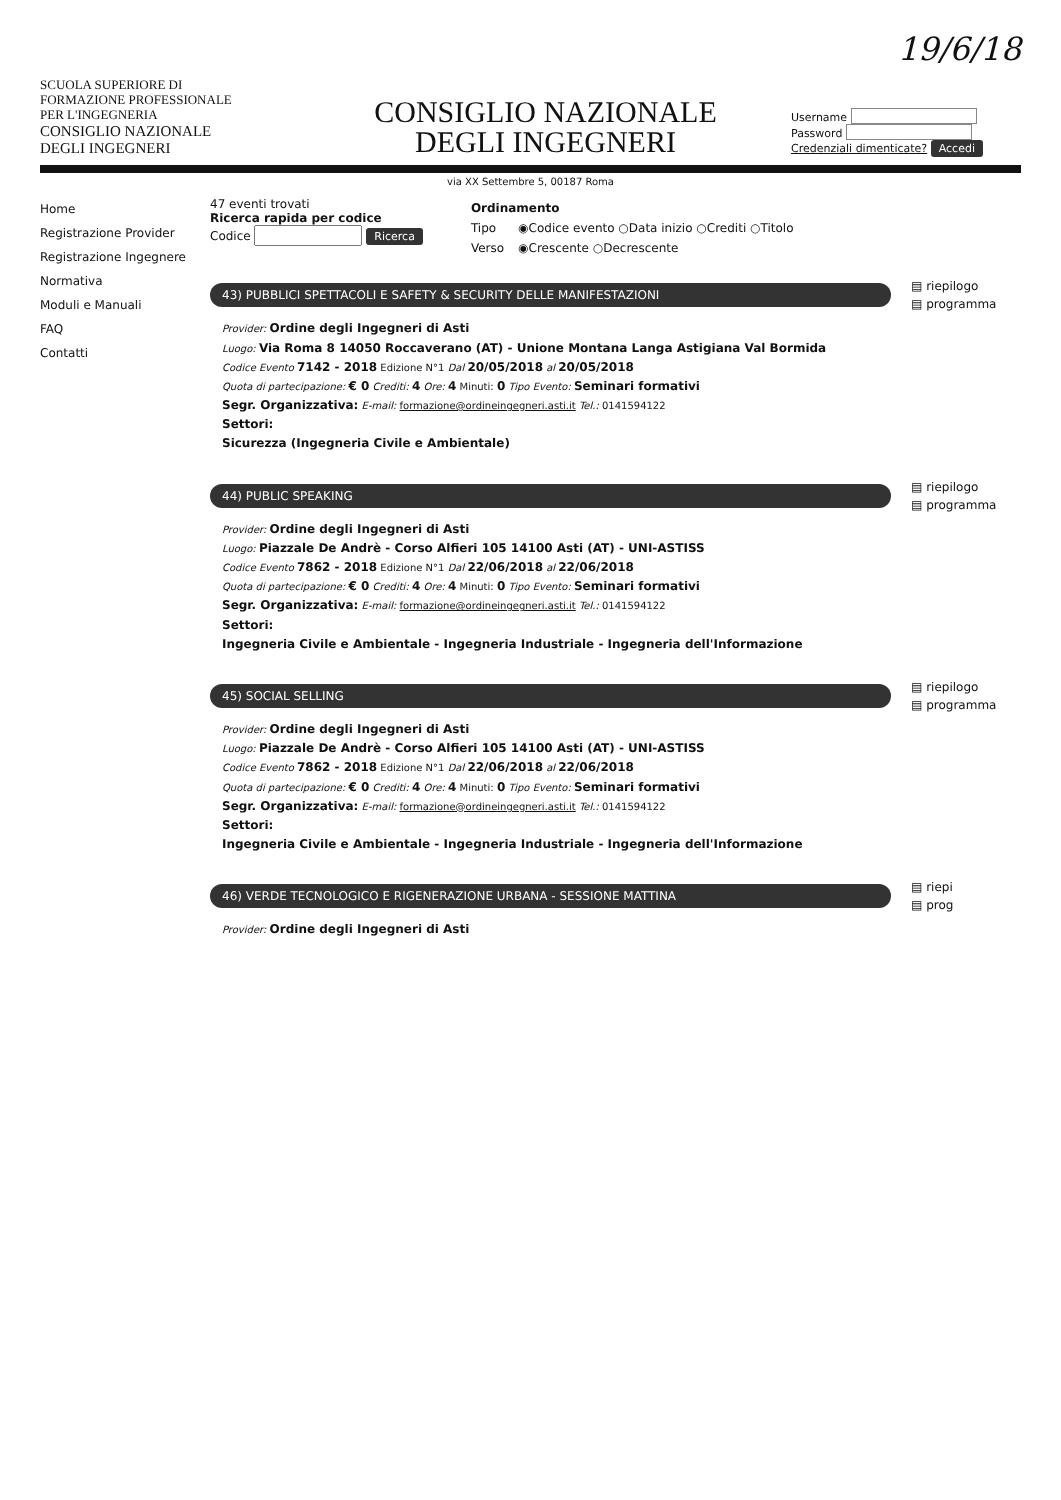19/6/18
SCUOLA SUPERIORE DI
FORMAZIONE PROFESSIONALE
PER L'INGEGNERIA
CONSIGLIO NAZIONALE
DEGLI INGEGNERI
CONSIGLIO NAZIONALE
DEGLI INGEGNERI
Username
Password
Credenziali dimenticate? Accedi
via XX Settembre 5, 00187 Roma
Home
Registrazione Provider
Registrazione Ingegnere
Normativa
Moduli e Manuali
FAQ
Contatti
47 eventi trovati
Ricerca rapida per codice
Codice Ricerca
| Ordinamento | |
| Tipo | ◉Codice evento ○Data inizio ○Crediti ○Titolo |
| Verso | ◉Crescente ○Decrescente |
43) PUBBLICI SPETTACOLI E SAFETY & SECURITY DELLE MANIFESTAZIONI
▤ riepilogo
▤ programma
Provider: Ordine degli Ingegneri di Asti
Luogo: Via Roma 8 14050 Roccaverano (AT) - Unione Montana Langa Astigiana Val Bormida
Codice Evento 7142 - 2018 Edizione N°1 Dal 20/05/2018 al 20/05/2018
Quota di partecipazione: € 0 Crediti: 4 Ore: 4 Minuti: 0 Tipo Evento: Seminari formativi
Segr. Organizzativa: E-mail: formazione@ordineingegneri.asti.it Tel.: 0141594122
Settori:
Sicurezza (Ingegneria Civile e Ambientale)
44) PUBLIC SPEAKING
▤ riepilogo
▤ programma
Provider: Ordine degli Ingegneri di Asti
Luogo: Piazzale De Andrè - Corso Alfieri 105 14100 Asti (AT) - UNI-ASTISS
Codice Evento 7862 - 2018 Edizione N°1 Dal 22/06/2018 al 22/06/2018
Quota di partecipazione: € 0 Crediti: 4 Ore: 4 Minuti: 0 Tipo Evento: Seminari formativi
Segr. Organizzativa: E-mail: formazione@ordineingegneri.asti.it Tel.: 0141594122
Settori:
Ingegneria Civile e Ambientale - Ingegneria Industriale - Ingegneria dell'Informazione
45) SOCIAL SELLING
▤ riepilogo
▤ programma
Provider: Ordine degli Ingegneri di Asti
Luogo: Piazzale De Andrè - Corso Alfieri 105 14100 Asti (AT) - UNI-ASTISS
Codice Evento 7862 - 2018 Edizione N°1 Dal 22/06/2018 al 22/06/2018
Quota di partecipazione: € 0 Crediti: 4 Ore: 4 Minuti: 0 Tipo Evento: Seminari formativi
Segr. Organizzativa: E-mail: formazione@ordineingegneri.asti.it Tel.: 0141594122
Settori:
Ingegneria Civile e Ambientale - Ingegneria Industriale - Ingegneria dell'Informazione
46) VERDE TECNOLOGICO E RIGENERAZIONE URBANA - SESSIONE MATTINA
▤ riepi
▤ prog
Provider: Ordine degli Ingegneri di Asti